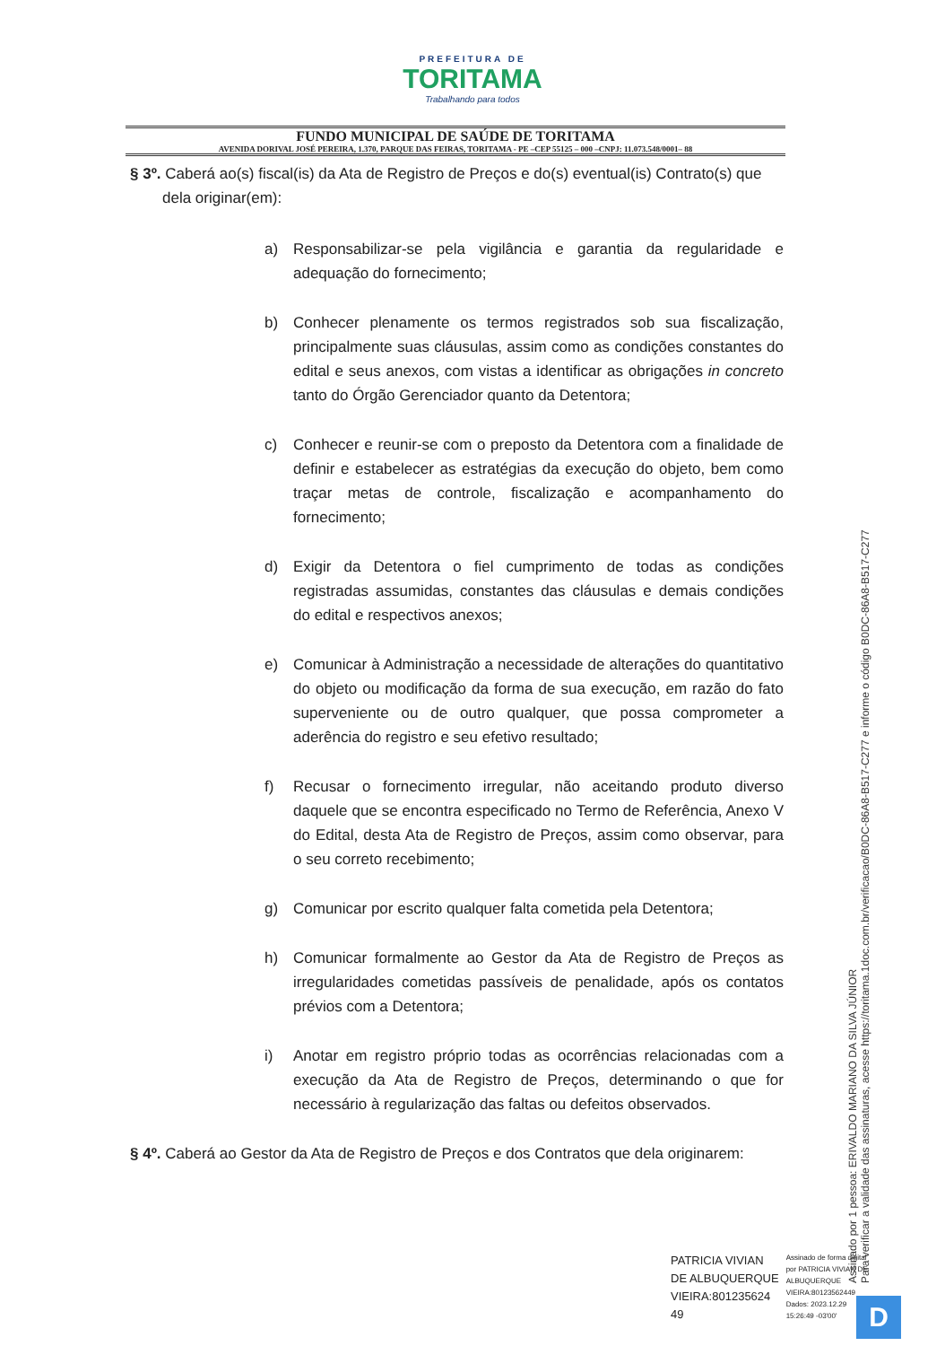PREFEITURA DE
TORITAMA
Trabalhando para todos
FUNDO MUNICIPAL DE SAÚDE DE TORITAMA
AVENIDA DORIVAL JOSÉ PEREIRA, 1.370, PARQUE DAS FEIRAS, TORITAMA - PE –CEP 55125 – 000 –CNPJ: 11.073.548/0001– 88
§ 3º. Caberá ao(s) fiscal(is) da Ata de Registro de Preços e do(s) eventual(is) Contrato(s) que dela originar(em):
a) Responsabilizar-se pela vigilância e garantia da regularidade e adequação do fornecimento;
b) Conhecer plenamente os termos registrados sob sua fiscalização, principalmente suas cláusulas, assim como as condições constantes do edital e seus anexos, com vistas a identificar as obrigações in concreto tanto do Órgão Gerenciador quanto da Detentora;
c) Conhecer e reunir-se com o preposto da Detentora com a finalidade de definir e estabelecer as estratégias da execução do objeto, bem como traçar metas de controle, fiscalização e acompanhamento do fornecimento;
d) Exigir da Detentora o fiel cumprimento de todas as condições registradas assumidas, constantes das cláusulas e demais condições do edital e respectivos anexos;
e) Comunicar à Administração a necessidade de alterações do quantitativo do objeto ou modificação da forma de sua execução, em razão do fato superveniente ou de outro qualquer, que possa comprometer a aderência do registro e seu efetivo resultado;
f) Recusar o fornecimento irregular, não aceitando produto diverso daquele que se encontra especificado no Termo de Referência, Anexo V do Edital, desta Ata de Registro de Preços, assim como observar, para o seu correto recebimento;
g) Comunicar por escrito qualquer falta cometida pela Detentora;
h) Comunicar formalmente ao Gestor da Ata de Registro de Preços as irregularidades cometidas passíveis de penalidade, após os contatos prévios com a Detentora;
i) Anotar em registro próprio todas as ocorrências relacionadas com a execução da Ata de Registro de Preços, determinando o que for necessário à regularização das faltas ou defeitos observados.
§ 4º. Caberá ao Gestor da Ata de Registro de Preços e dos Contratos que dela originarem:
Assinado por 1 pessoa: ERIVALDO MARIANO DA SILVA JÚNIOR
Para verificar a validade das assinaturas, acesse https://toritama.1doc.com.br/verificacao/B0DC-86A8-B517-C277 e informe o código B0DC-86A8-B517-C277
PATRICIA VIVIAN
DE ALBUQUERQUE
VIEIRA:801235624
49
Assinado de forma digital
por PATRICIA VIVIAN DE
ALBUQUERQUE
VIEIRA:80123562449
Dados: 2023.12.29
15:26:49 -03'00'
D